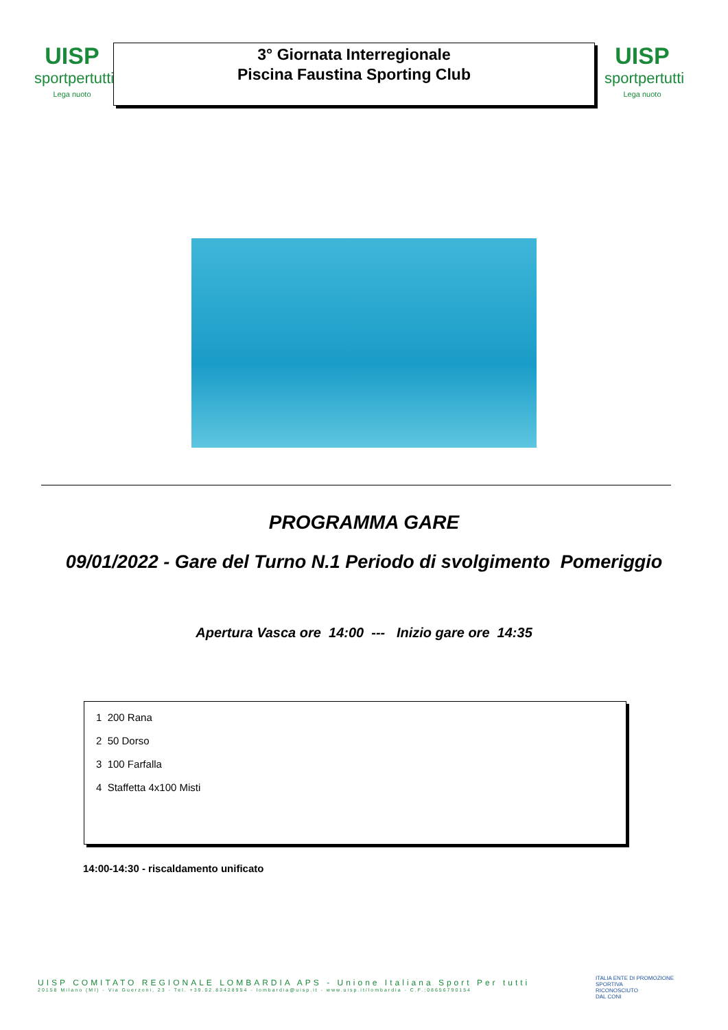UISP
sportpertutti
Lega nuoto
3° Giornata Interregionale
Piscina Faustina Sporting Club
UISP
sportpertutti
Lega nuoto
PROGRAMMA GARE
09/01/2022 - Gare del Turno N.1 Periodo di svolgimento Pomeriggio
Apertura Vasca ore 14:00 --- Inizio gare ore 14:35
1 200 Rana
2 50 Dorso
3 100 Farfalla
4 Staffetta 4x100 Misti
14:00-14:30 - riscaldamento unificato
UISP COMITATO REGIONALE LOMBARDIA APS - Unione Italiana Sport Per tutti
20158 Milano (MI) - Via Guerzoni, 23 - Tel. +39.02.83428954 - lombardia@uisp.it - www.uisp.it/lombardia - C.F.:08656790154
ITALIA ENTE DI PROMOZIONE
SPORTIVA
RICONOSCIUTO
DAL CONI